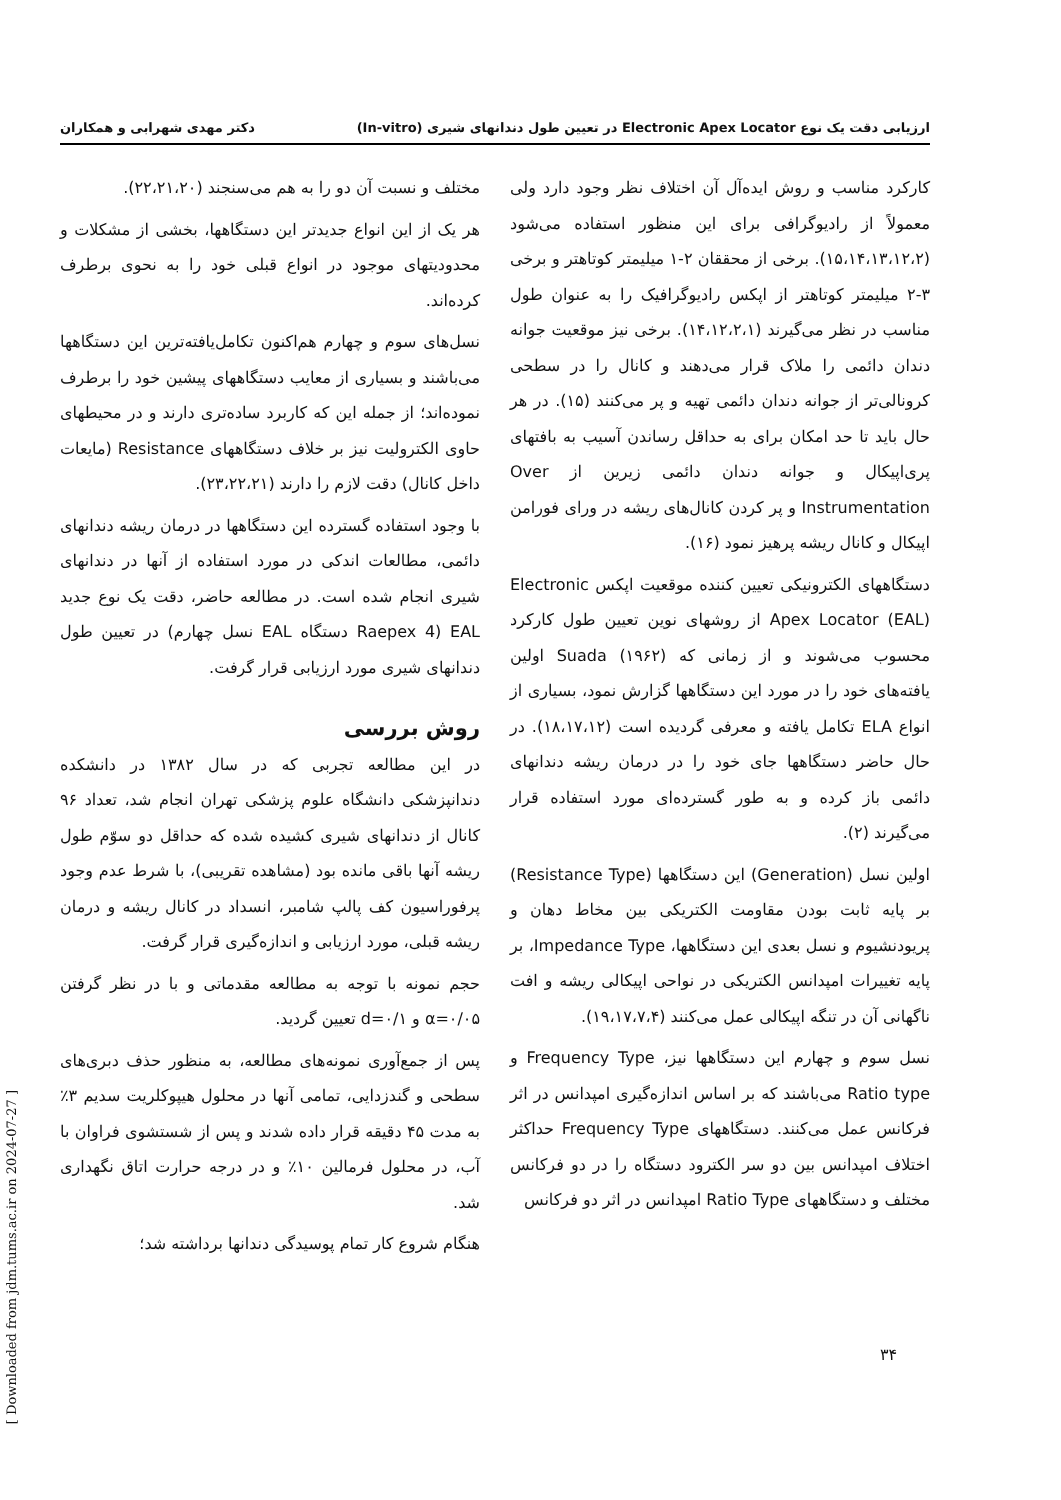ارزیابی دقت یک نوع Electronic Apex Locator در تعیین طول دندانهای شیری (In-vitro) دکتر مهدی شهرابی و همکاران
کارکرد مناسب و روش ایده‌آل آن اختلاف نظر وجود دارد ولی معمولاً از رادیوگرافی برای این منظور استفاده می‌شود (۱۵،۱۴،۱۳،۱۲،۲). برخی از محققان ۲-۱ میلیمتر کوتاهتر و برخی ۳-۲ میلیمتر کوتاهتر از اپکس رادیوگرافیک را به عنوان طول مناسب در نظر می‌گیرند (۱۴،۱۲،۲،۱). برخی نیز موقعیت جوانه دندان دائمی را ملاک قرار می‌دهند و کانال را در سطحی کرونالی‌تر از جوانه دندان دائمی تهیه و پر می‌کنند (۱۵). در هر حال باید تا حد امکان برای به حداقل رساندن آسیب به بافتهای پری‌اپیکال و جوانه دندان دائمی زیرین از Over Instrumentation و پر کردن کانال‌های ریشه در ورای فورامن اپیکال و کانال ریشه پرهیز نمود (۱۶).
دستگاههای الکترونیکی تعیین کننده موقعیت اپکس Electronic Apex Locator (EAL) از روشهای نوین تعیین طول کارکرد محسوب می‌شوند و از زمانی که Suada (۱۹۶۲) اولین یافته‌های خود را در مورد این دستگاهها گزارش نمود، بسیاری از انواع ELA تکامل یافته و معرفی گردیده است (۱۸،۱۷،۱۲). در حال حاضر دستگاهها جای خود را در درمان ریشه دندانهای دائمی باز کرده و به طور گسترده‌ای مورد استفاده قرار می‌گیرند (۲).
اولین نسل (Generation) این دستگاهها (Resistance Type) بر پایه ثابت بودن مقاومت الکتریکی بین مخاط دهان و پریودنشیوم و نسل بعدی این دستگاهها، Impedance Type، بر پایه تغییرات امپدانس الکتریکی در نواحی اپیکالی ریشه و افت ناگهانی آن در تنگه اپیکالی عمل می‌کنند (۱۹،۱۷،۷،۴).
نسل سوم و چهارم این دستگاهها نیز، Frequency Type و Ratio type می‌باشند که بر اساس اندازه‌گیری امپدانس در اثر فرکانس عمل می‌کنند. دستگاههای Frequency Type حداکثر اختلاف امپدانس بین دو سر الکترود دستگاه را در دو فرکانس مختلف و دستگاههای Ratio Type امپدانس در اثر دو فرکانس
مختلف و نسبت آن دو را به هم می‌سنجند (۲۲،۲۱،۲۰).
هر یک از این انواع جدیدتر این دستگاهها، بخشی از مشکلات و محدودیتهای موجود در انواع قبلی خود را به نحوی برطرف کرده‌اند.
نسل‌های سوم و چهارم هم‌اکنون تکامل‌یافته‌ترین این دستگاهها می‌باشند و بسیاری از معایب دستگاههای پیشین خود را برطرف نموده‌اند؛ از جمله این که کاربرد ساده‌تری دارند و در محیطهای حاوی الکترولیت نیز بر خلاف دستگاههای Resistance (مایعات داخل کانال) دقت لازم را دارند (۲۳،۲۲،۲۱).
با وجود استفاده گسترده این دستگاهها در درمان ریشه دندانهای دائمی، مطالعات اندکی در مورد استفاده از آنها در دندانهای شیری انجام شده است. در مطالعه حاضر، دقت یک نوع جدید EAL (Raepex 4 دستگاه EAL نسل چهارم) در تعیین طول دندانهای شیری مورد ارزیابی قرار گرفت.
روش بررسی
در این مطالعه تجربی که در سال ۱۳۸۲ در دانشکده دندانپزشکی دانشگاه علوم پزشکی تهران انجام شد، تعداد ۹۶ کانال از دندانهای شیری کشیده شده که حداقل دو سوّم طول ریشه آنها باقی مانده بود (مشاهده تقریبی)، با شرط عدم وجود پرفوراسیون کف پالپ شامبر، انسداد در کانال ریشه و درمان ریشه قبلی، مورد ارزیابی و اندازه‌گیری قرار گرفت.
حجم نمونه با توجه به مطالعه مقدماتی و با در نظر گرفتن α=۰/۰۵ و d=۰/۱ تعیین گردید.
پس از جمع‌آوری نمونه‌های مطالعه، به منظور حذف دبری‌های سطحی و گندزدایی، تمامی آنها در محلول هیپوکلریت سدیم ۳٪ به مدت ۴۵ دقیقه قرار داده شدند و پس از شستشوی فراوان با آب، در محلول فرمالین ۱۰٪ و در درجه حرارت اتاق نگهداری شد.
هنگام شروع کار تمام پوسیدگی دندانها برداشته شد؛
۳۴
[ Downloaded from jdm.tums.ac.ir on 2024-07-27 ]